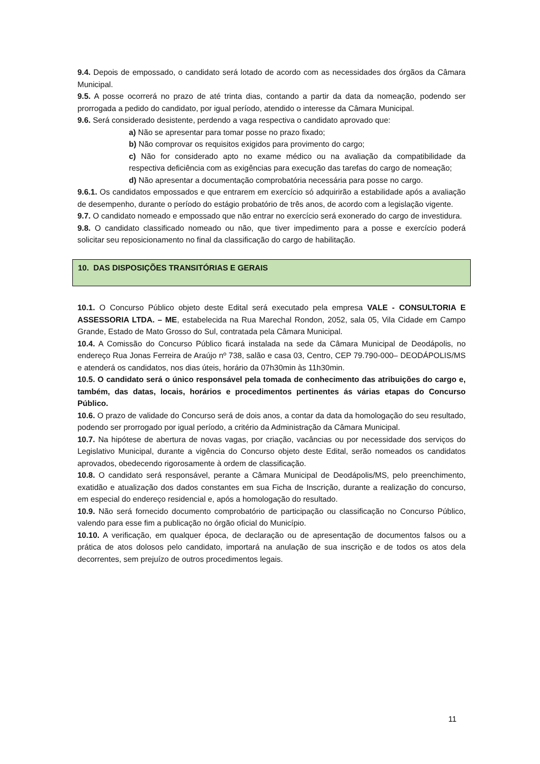9.4. Depois de empossado, o candidato será lotado de acordo com as necessidades dos órgãos da Câmara Municipal.
9.5. A posse ocorrerá no prazo de até trinta dias, contando a partir da data da nomeação, podendo ser prorrogada a pedido do candidato, por igual período, atendido o interesse da Câmara Municipal.
9.6. Será considerado desistente, perdendo a vaga respectiva o candidato aprovado que:
a) Não se apresentar para tomar posse no prazo fixado;
b) Não comprovar os requisitos exigidos para provimento do cargo;
c) Não for considerado apto no exame médico ou na avaliação da compatibilidade da respectiva deficiência com as exigências para execução das tarefas do cargo de nomeação;
d) Não apresentar a documentação comprobatória necessária para posse no cargo.
9.6.1. Os candidatos empossados e que entrarem em exercício só adquirirão a estabilidade após a avaliação de desempenho, durante o período do estágio probatório de três anos, de acordo com a legislação vigente.
9.7. O candidato nomeado e empossado que não entrar no exercício será exonerado do cargo de investidura.
9.8. O candidato classificado nomeado ou não, que tiver impedimento para a posse e exercício poderá solicitar seu reposicionamento no final da classificação do cargo de habilitação.
10. DAS DISPOSIÇÕES TRANSITÓRIAS E GERAIS
10.1. O Concurso Público objeto deste Edital será executado pela empresa VALE - CONSULTORIA E ASSESSORIA LTDA. – ME, estabelecida na Rua Marechal Rondon, 2052, sala 05, Vila Cidade em Campo Grande, Estado de Mato Grosso do Sul, contratada pela Câmara Municipal.
10.4. A Comissão do Concurso Público ficará instalada na sede da Câmara Municipal de Deodápolis, no endereço Rua Jonas Ferreira de Araújo nº 738, salão e casa 03, Centro, CEP 79.790-000– DEODÁPOLIS/MS e atenderá os candidatos, nos dias úteis, horário da 07h30min às 11h30min.
10.5. O candidato será o único responsável pela tomada de conhecimento das atribuições do cargo e, também, das datas, locais, horários e procedimentos pertinentes ás várias etapas do Concurso Público.
10.6. O prazo de validade do Concurso será de dois anos, a contar da data da homologação do seu resultado, podendo ser prorrogado por igual período, a critério da Administração da Câmara Municipal.
10.7. Na hipótese de abertura de novas vagas, por criação, vacâncias ou por necessidade dos serviços do Legislativo Municipal, durante a vigência do Concurso objeto deste Edital, serão nomeados os candidatos aprovados, obedecendo rigorosamente à ordem de classificação.
10.8. O candidato será responsável, perante a Câmara Municipal de Deodápolis/MS, pelo preenchimento, exatidão e atualização dos dados constantes em sua Ficha de Inscrição, durante a realização do concurso, em especial do endereço residencial e, após a homologação do resultado.
10.9. Não será fornecido documento comprobatório de participação ou classificação no Concurso Público, valendo para esse fim a publicação no órgão oficial do Município.
10.10. A verificação, em qualquer época, de declaração ou de apresentação de documentos falsos ou a prática de atos dolosos pelo candidato, importará na anulação de sua inscrição e de todos os atos dela decorrentes, sem prejuízo de outros procedimentos legais.
11